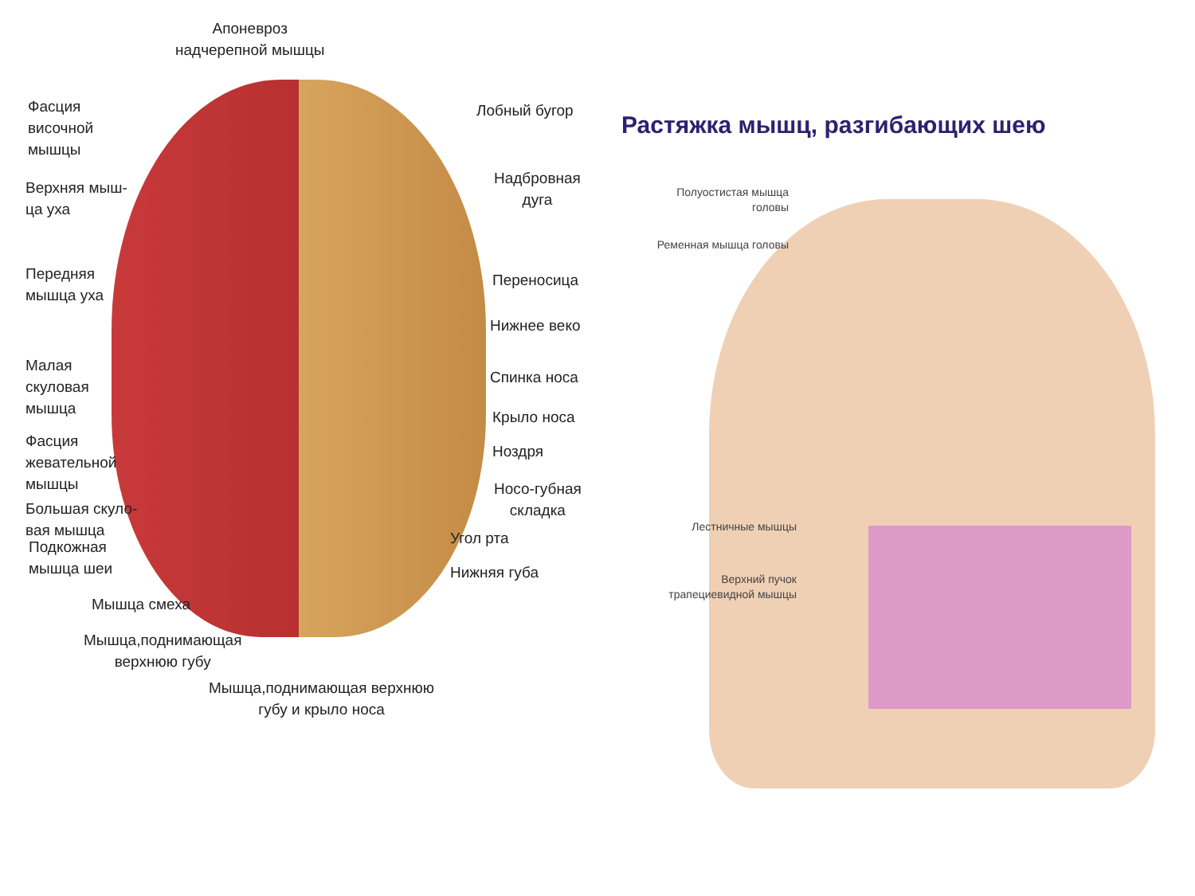Апоневроз
надчерепной мышцы
Фасция
височной
мышцы
Лобный бугор
Верхняя мыш-
ца уха
Надбровная
дуга
Передняя
мышца уха
Переносица
Нижнее веко
Малая
скуловая
мышца
Спинка носа
Крыло носа
Фасция
жевательной
мышцы
Ноздря
Носо-губная
складка
Большая скуло-
вая мышца
Подкожная
мышца шеи
Угол рта
Нижняя губа
Мышца смеха
Мышца,поднимающая
верхнюю губу
Мышца,поднимающая верхнюю
губу и крыло носа
Растяжка мышц, разгибающих шею
Полуостистая мышца
головы
Ременная мышца головы
Лестничные мышцы
Верхний пучок
трапециевидной мышцы